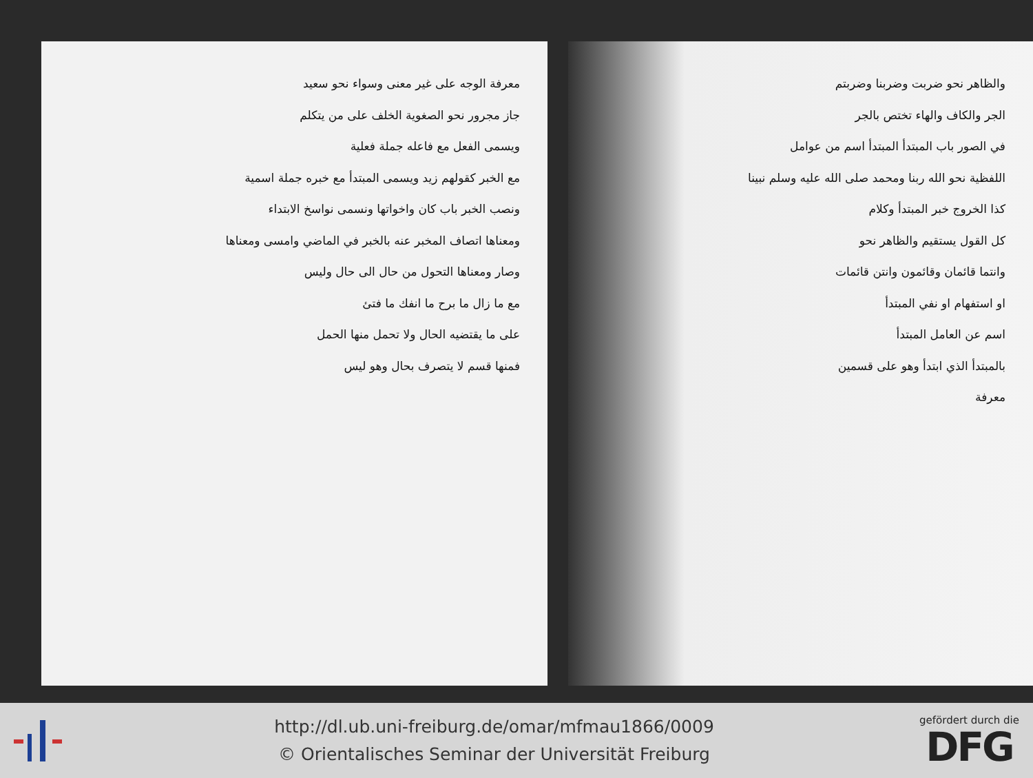معرفة الوجه على غير معنى وسواء نحو سعيد
جاز مجرور نحو الصغوية الخلف على من يتكلم
ويسمى الفعل مع فاعله جملة فعلية
مع الخبر كقولهم زيد ويسمى المبتدأ مع خبره جملة اسمية
ونصب الخبر باب كان واخواتها ونسمى نواسخ الابتداء
ومعناها اتصاف المخبر عنه بالخبر في الماضي وامسى ومعناها
وصار ومعناها التحول من حال الى حال وليس
مع ما زال ما برح ما انفك ما فتئ
على ما يقتضيه الحال ولا تحمل منها الحمل
فمنها قسم لا يتصرف بحال وهو ليس
والظاهر نحو ضربت وضربنا وضربتم
الجر والكاف والهاء تختص بالجر
في الصور باب المبتدأ المبتدأ اسم من عوامل
اللفظية نحو الله ربنا ومحمد صلى الله عليه وسلم نبينا
كذا الخروج خبر المبتدأ وكلام
كل القول يستقيم والظاهر نحو
وانتما قائمان وقائمون وانتن قائمات
او استفهام او نفي المبتدأ
اسم عن العامل المبتدأ
بالمبتدأ الذي ابتدأ وهو على قسمين
معرفة
http://dl.ub.uni-freiburg.de/omar/mfmau1866/0009
© Orientalisches Seminar der Universität Freiburg
gefördert durch die
DFG